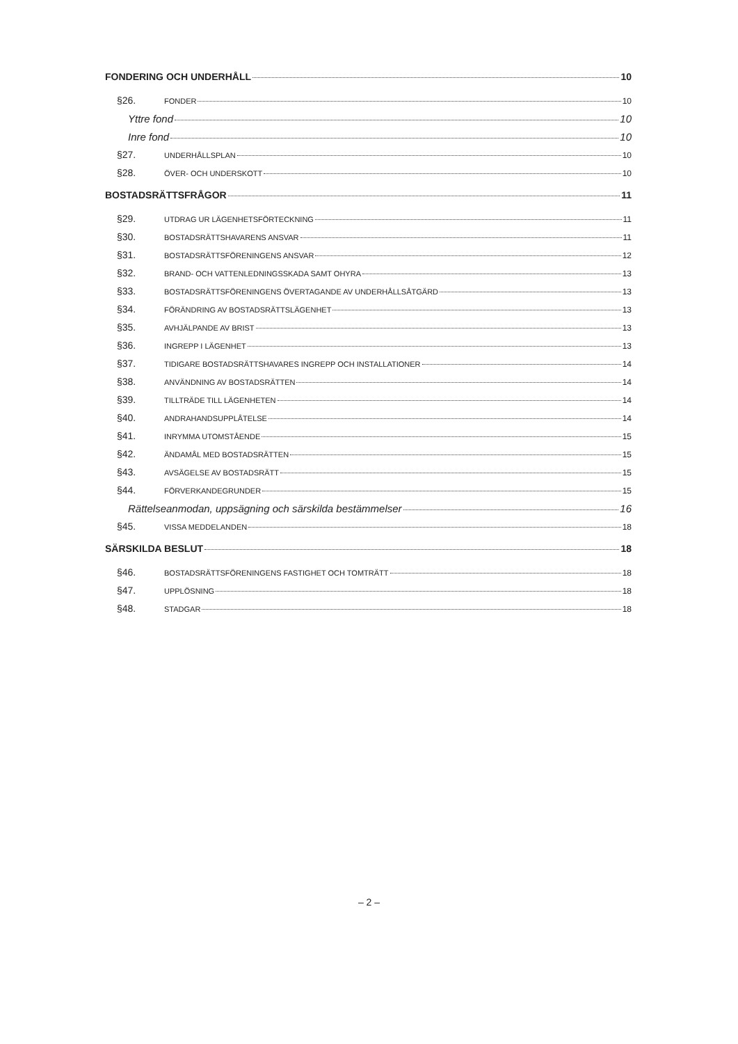FONDERING OCH UNDERHÅLL 10
§26. FONDER 10
Yttre fond 10
Inre fond 10
§27. UNDERHÅLLSPLAN 10
§28. ÖVER- OCH UNDERSKOTT 10
BOSTADSRÄTTSFRÅGOR 11
§29. UTDRAG UR LÄGENHETSFÖRTECKNING 11
§30. BOSTADSRÄTTSHAVARENS ANSVAR 11
§31. BOSTADSRÄTTSFÖRENINGENS ANSVAR 12
§32. BRAND- OCH VATTENLEDNINGSSKADA SAMT OHYRA 13
§33. BOSTADSRÄTTSFÖRENINGENS ÖVERTAGANDE AV UNDERHÅLLSÅTGÄRD 13
§34. FÖRÄNDRING AV BOSTADSRÄTTSLÄGENHET 13
§35. AVHJÄLPANDE AV BRIST 13
§36. INGREPP I LÄGENHET 13
§37. TIDIGARE BOSTADSRÄTTSHAVARES INGREPP OCH INSTALLATIONER 14
§38. ANVÄNDNING AV BOSTADSRÄTTEN 14
§39. TILLTRÄDE TILL LÄGENHETEN 14
§40. ANDRAHANDSUPPLÅTELSE 14
§41. INRYMMA UTOMSTÅENDE 15
§42. ÄNDAMÅL MED BOSTADSRÄTTEN 15
§43. AVSÄGELSE AV BOSTADSRÄTT 15
§44. FÖRVERKANDEGRUNDER 15
Rättelseanmodan, uppsägning och särskilda bestämmelser 16
§45. VISSA MEDDELANDEN 18
SÄRSKILDA BESLUT 18
§46. BOSTADSRÄTTSFÖRENINGENS FASTIGHET OCH TOMTRÄTT 18
§47. UPPLÖSNING 18
§48. STADGAR 18
– 2 –